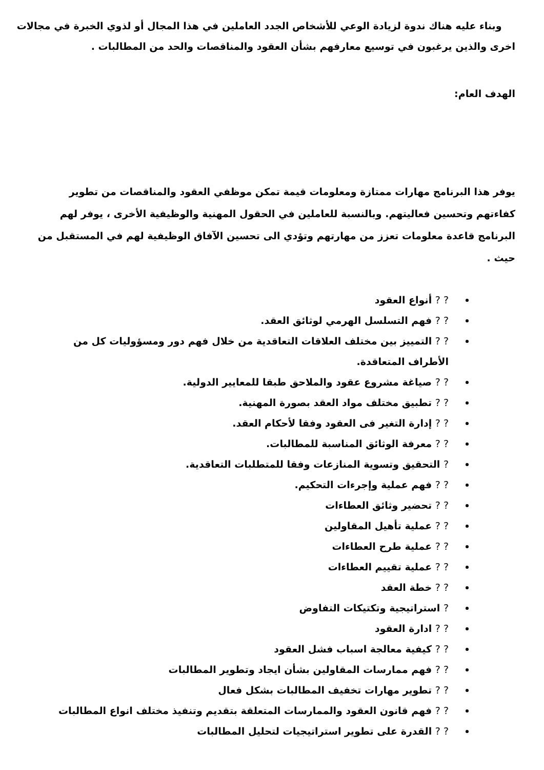وبناء عليه هناك ندوة لزيادة الوعي للأشخاص الجدد العاملين في هذا المجال أو لذوي الخبرة في مجالات اخرى والذين يرغبون في توسيع معارفهم بشأن العقود والمناقصات والحد من المطالبات .
الهدف العام:
يوفر هذا البرنامج مهارات ممتازة ومعلومات قيمة تمكن موظفي العقود والمناقصات من تطوير كفاءتهم وتحسين فعاليتهم. وبالنسبة للعاملين في الحقول المهنية والوظيفية الأخرى ، يوفر لهم البرنامج قاعدة معلومات تعزز من مهارتهم وتؤدي الى تحسين الآفاق الوظيفية لهم في المستقبل من حيث .
? ? أنواع العقود
? ? فهم التسلسل الهرمي لوثائق العقد.
? ? التمييز بين مختلف العلاقات التعاقدية من خلال فهم دور ومسؤوليات كل من الأطراف المتعاقدة.
? ? صياغة مشروع عقود والملاحق طبقا للمعايير الدولية.
? ? تطبيق مختلف مواد العقد بصورة المهنية.
? ? إدارة التغير فى العقود وفقا لأحكام العقد.
? ? معرفة الوثائق المناسبة للمطالبات.
? التحقيق وتسوية المنازعات وفقا للمتطلبات التعاقدية.
? ? فهم عملية وإجرءات التحكيم.
? ? تحضير وثائق العطاءات
? ? عملية تأهيل المقاولين
? ? عملية طرح العطاءات
? ? عملية تقييم العطاءات
? ? خطة العقد
? استراتيجية وتكتيكات التفاوض
? ? ادارة العقود
? ? كيفية معالجة اسباب فشل العقود
? ? فهم ممارسات المقاولين بشأن ايجاد وتطوير المطالبات
? ? تطوير مهارات تخفيف المطالبات بشكل فعال
? ? فهم قانون العقود والممارسات المتعلقة بتقديم وتنفيذ مختلف انواع المطالبات
? ? القدرة على تطوير استراتيجيات لتحليل المطالبات